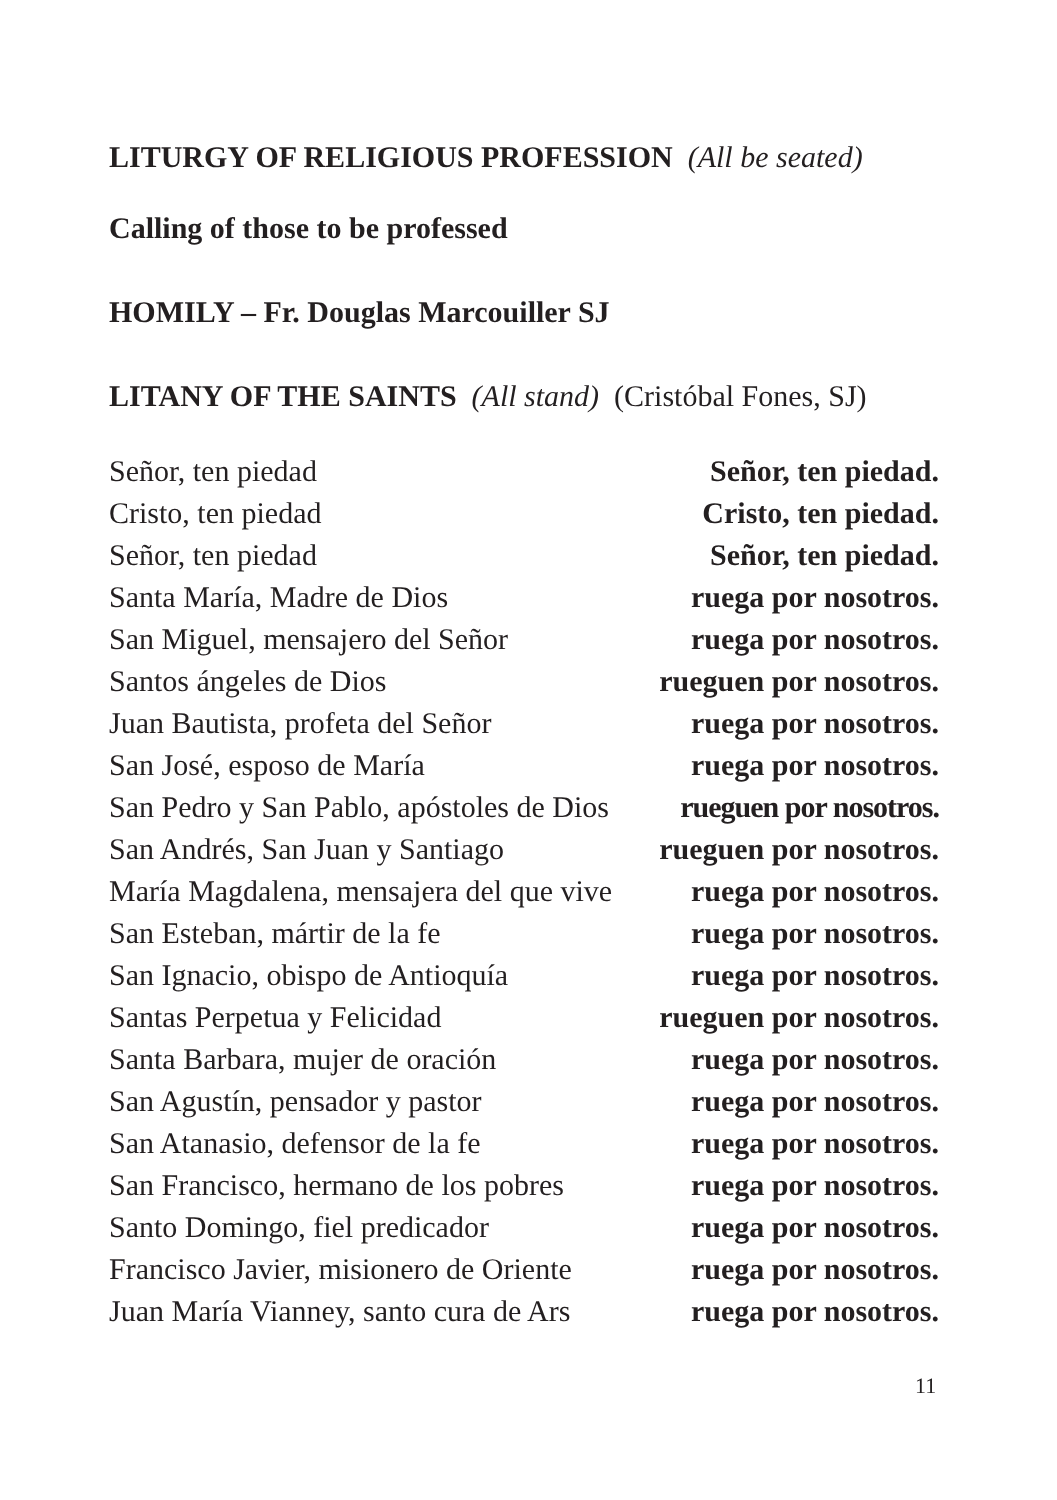LITURGY OF RELIGIOUS PROFESSION (All be seated)
Calling of those to be professed
HOMILY – Fr. Douglas Marcouiller SJ
LITANY OF THE SAINTS (All stand) (Cristóbal Fones, SJ)
Señor, ten piedad Señor, ten piedad.
Cristo, ten piedad Cristo, ten piedad.
Señor, ten piedad Señor, ten piedad.
Santa María, Madre de Dios ruega por nosotros.
San Miguel, mensajero del Señor ruega por nosotros.
Santos ángeles de Dios rueguen por nosotros.
Juan Bautista, profeta del Señor ruega por nosotros.
San José, esposo de María ruega por nosotros.
San Pedro y San Pablo, apóstoles de Dios rueguen por nosotros.
San Andrés, San Juan y Santiago rueguen por nosotros.
María Magdalena, mensajera del que vive ruega por nosotros.
San Esteban, mártir de la fe ruega por nosotros.
San Ignacio, obispo de Antioquía ruega por nosotros.
Santas Perpetua y Felicidad rueguen por nosotros.
Santa Barbara, mujer de oración ruega por nosotros.
San Agustín, pensador y pastor ruega por nosotros.
San Atanasio, defensor de la fe ruega por nosotros.
San Francisco, hermano de los pobres ruega por nosotros.
Santo Domingo, fiel predicador ruega por nosotros.
Francisco Javier, misionero de Oriente ruega por nosotros.
Juan María Vianney, santo cura de Ars ruega por nosotros.
11